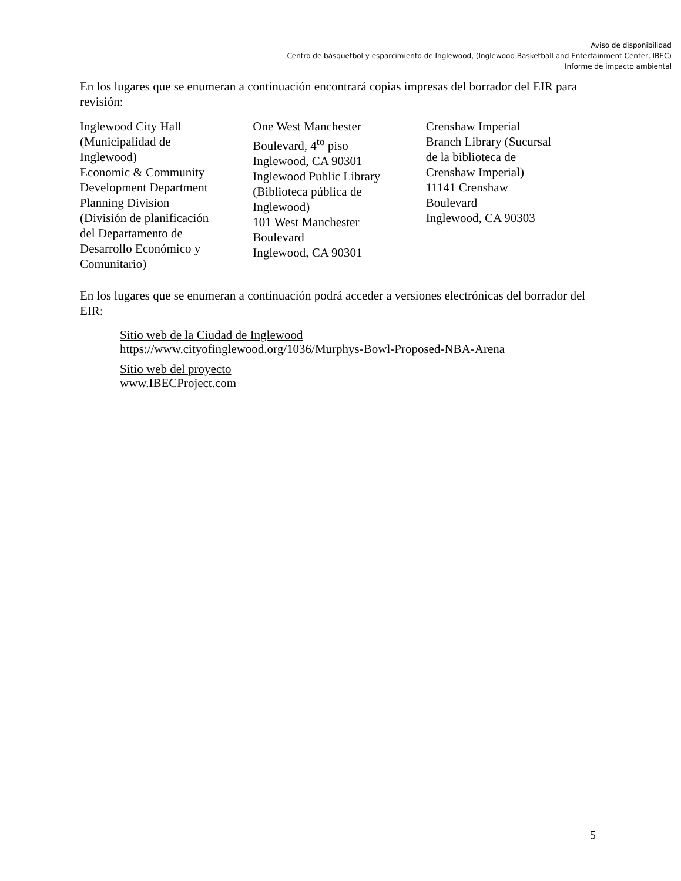Aviso de disponibilidad
Centro de básquetbol y esparcimiento de Inglewood, (Inglewood Basketball and Entertainment Center, IBEC)
Informe de impacto ambiental
En los lugares que se enumeran a continuación encontrará copias impresas del borrador del EIR para revisión:
Inglewood City Hall
(Municipalidad de
Inglewood)
Economic & Community
Development Department
Planning Division
(División de planificación
del Departamento de
Desarrollo Económico y
Comunitario)
One West Manchester
Boulevard, 4<sup>to</sup> piso
Inglewood, CA 90301
Inglewood Public Library
(Biblioteca pública de
Inglewood)
101 West Manchester
Boulevard
Inglewood, CA 90301
Crenshaw Imperial
Branch Library (Sucursal
de la biblioteca de
Crenshaw Imperial)
11141 Crenshaw
Boulevard
Inglewood, CA 90303
En los lugares que se enumeran a continuación podrá acceder a versiones electrónicas del borrador del EIR:
Sitio web de la Ciudad de Inglewood
https://www.cityofinglewood.org/1036/Murphys-Bowl-Proposed-NBA-Arena
Sitio web del proyecto
www.IBECProject.com
5